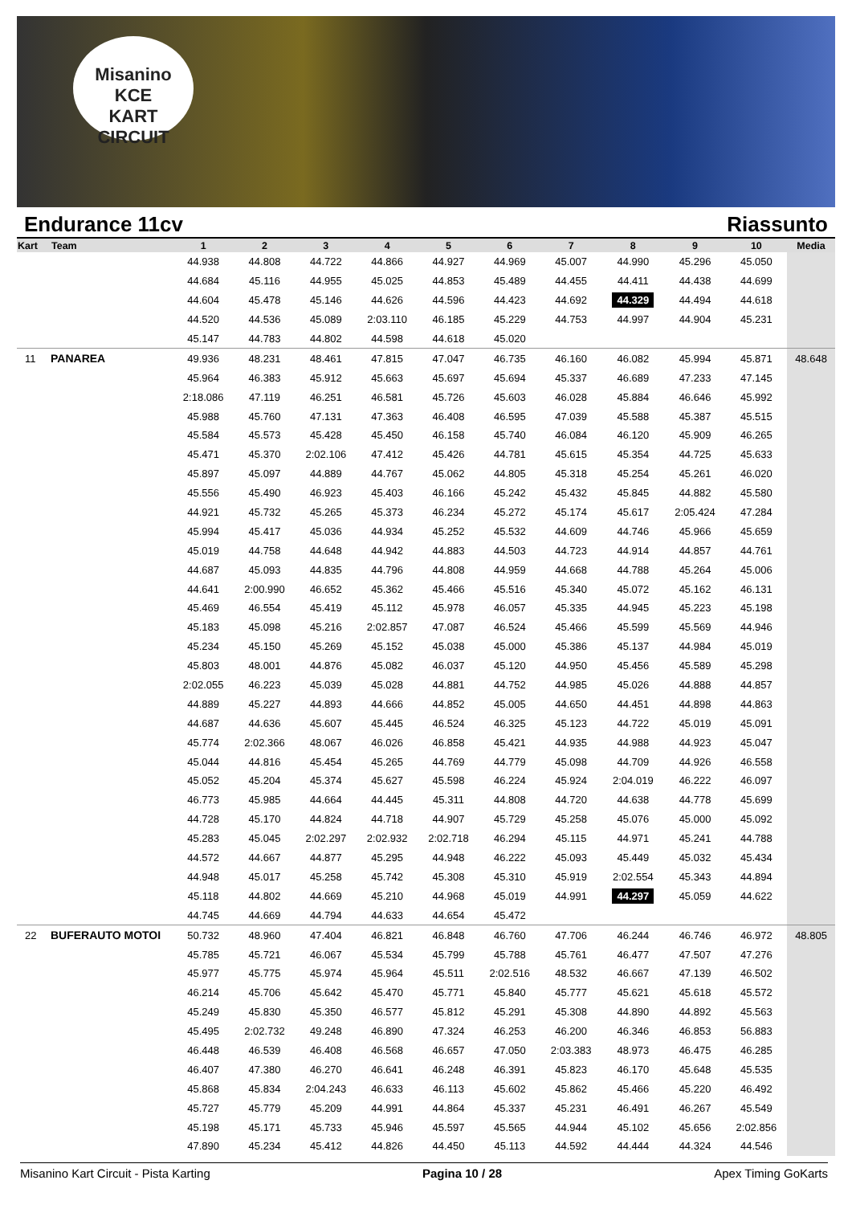Misanino
KCE
KART CIRCUIT
Endurance 11cv Riassunto
| Kart | Team | 1 | 2 | 3 | 4 | 5 | 6 | 7 | 8 | 9 | 10 | Media |
| --- | --- | --- | --- | --- | --- | --- | --- | --- | --- | --- | --- | --- |
| | | 44.938 | 44.808 | 44.722 | 44.866 | 44.927 | 44.969 | 45.007 | 44.990 | 45.296 | 45.050 | |
| | | 44.684 | 45.116 | 44.955 | 45.025 | 44.853 | 45.489 | 44.455 | 44.411 | 44.438 | 44.699 | |
| | | 44.604 | 45.478 | 45.146 | 44.626 | 44.596 | 44.423 | 44.692 | 44.329 | 44.494 | 44.618 | |
| | | 44.520 | 44.536 | 45.089 | 2:03.110 | 46.185 | 45.229 | 44.753 | 44.997 | 44.904 | 45.231 | |
| | | 45.147 | 44.783 | 44.802 | 44.598 | 44.618 | 45.020 | | | | | |
| 11 | PANAREA | 49.936 | 48.231 | 48.461 | 47.815 | 47.047 | 46.735 | 46.160 | 46.082 | 45.994 | 45.871 | 48.648 |
| | | 45.964 | 46.383 | 45.912 | 45.663 | 45.697 | 45.694 | 45.337 | 46.689 | 47.233 | 47.145 | |
| | | 2:18.086 | 47.119 | 46.251 | 46.581 | 45.726 | 45.603 | 46.028 | 45.884 | 46.646 | 45.992 | |
| | | 45.988 | 45.760 | 47.131 | 47.363 | 46.408 | 46.595 | 47.039 | 45.588 | 45.387 | 45.515 | |
| | | 45.584 | 45.573 | 45.428 | 45.450 | 46.158 | 45.740 | 46.084 | 46.120 | 45.909 | 46.265 | |
| | | 45.471 | 45.370 | 2:02.106 | 47.412 | 45.426 | 44.781 | 45.615 | 45.354 | 44.725 | 45.633 | |
| | | 45.897 | 45.097 | 44.889 | 44.767 | 45.062 | 44.805 | 45.318 | 45.254 | 45.261 | 46.020 | |
| | | 45.556 | 45.490 | 46.923 | 45.403 | 46.166 | 45.242 | 45.432 | 45.845 | 44.882 | 45.580 | |
| | | 44.921 | 45.732 | 45.265 | 45.373 | 46.234 | 45.272 | 45.174 | 45.617 | 2:05.424 | 47.284 | |
| | | 45.994 | 45.417 | 45.036 | 44.934 | 45.252 | 45.532 | 44.609 | 44.746 | 45.966 | 45.659 | |
| | | 45.019 | 44.758 | 44.648 | 44.942 | 44.883 | 44.503 | 44.723 | 44.914 | 44.857 | 44.761 | |
| | | 44.687 | 45.093 | 44.835 | 44.796 | 44.808 | 44.959 | 44.668 | 44.788 | 45.264 | 45.006 | |
| | | 44.641 | 2:00.990 | 46.652 | 45.362 | 45.466 | 45.516 | 45.340 | 45.072 | 45.162 | 46.131 | |
| | | 45.469 | 46.554 | 45.419 | 45.112 | 45.978 | 46.057 | 45.335 | 44.945 | 45.223 | 45.198 | |
| | | 45.183 | 45.098 | 45.216 | 2:02.857 | 47.087 | 46.524 | 45.466 | 45.599 | 45.569 | 44.946 | |
| | | 45.234 | 45.150 | 45.269 | 45.152 | 45.038 | 45.000 | 45.386 | 45.137 | 44.984 | 45.019 | |
| | | 45.803 | 48.001 | 44.876 | 45.082 | 46.037 | 45.120 | 44.950 | 45.456 | 45.589 | 45.298 | |
| | | 2:02.055 | 46.223 | 45.039 | 45.028 | 44.881 | 44.752 | 44.985 | 45.026 | 44.888 | 44.857 | |
| | | 44.889 | 45.227 | 44.893 | 44.666 | 44.852 | 45.005 | 44.650 | 44.451 | 44.898 | 44.863 | |
| | | 44.687 | 44.636 | 45.607 | 45.445 | 46.524 | 46.325 | 45.123 | 44.722 | 45.019 | 45.091 | |
| | | 45.774 | 2:02.366 | 48.067 | 46.026 | 46.858 | 45.421 | 44.935 | 44.988 | 44.923 | 45.047 | |
| | | 45.044 | 44.816 | 45.454 | 45.265 | 44.769 | 44.779 | 45.098 | 44.709 | 44.926 | 46.558 | |
| | | 45.052 | 45.204 | 45.374 | 45.627 | 45.598 | 46.224 | 45.924 | 2:04.019 | 46.222 | 46.097 | |
| | | 46.773 | 45.985 | 44.664 | 44.445 | 45.311 | 44.808 | 44.720 | 44.638 | 44.778 | 45.699 | |
| | | 44.728 | 45.170 | 44.824 | 44.718 | 44.907 | 45.729 | 45.258 | 45.076 | 45.000 | 45.092 | |
| | | 45.283 | 45.045 | 2:02.297 | 2:02.932 | 2:02.718 | 46.294 | 45.115 | 44.971 | 45.241 | 44.788 | |
| | | 44.572 | 44.667 | 44.877 | 45.295 | 44.948 | 46.222 | 45.093 | 45.449 | 45.032 | 45.434 | |
| | | 44.948 | 45.017 | 45.258 | 45.742 | 45.308 | 45.310 | 45.919 | 2:02.554 | 45.343 | 44.894 | |
| | | 45.118 | 44.802 | 44.669 | 45.210 | 44.968 | 45.019 | 44.991 | 44.297 | 45.059 | 44.622 | |
| | | 44.745 | 44.669 | 44.794 | 44.633 | 44.654 | 45.472 | | | | | |
| 22 | BUFERAUTO MOTOI | 50.732 | 48.960 | 47.404 | 46.821 | 46.848 | 46.760 | 47.706 | 46.244 | 46.746 | 46.972 | 48.805 |
| | | 45.785 | 45.721 | 46.067 | 45.534 | 45.799 | 45.788 | 45.761 | 46.477 | 47.507 | 47.276 | |
| | | 45.977 | 45.775 | 45.974 | 45.964 | 45.511 | 2:02.516 | 48.532 | 46.667 | 47.139 | 46.502 | |
| | | 46.214 | 45.706 | 45.642 | 45.470 | 45.771 | 45.840 | 45.777 | 45.621 | 45.618 | 45.572 | |
| | | 45.249 | 45.830 | 45.350 | 46.577 | 45.812 | 45.291 | 45.308 | 44.890 | 44.892 | 45.563 | |
| | | 45.495 | 2:02.732 | 49.248 | 46.890 | 47.324 | 46.253 | 46.200 | 46.346 | 46.853 | 56.883 | |
| | | 46.448 | 46.539 | 46.408 | 46.568 | 46.657 | 47.050 | 2:03.383 | 48.973 | 46.475 | 46.285 | |
| | | 46.407 | 47.380 | 46.270 | 46.641 | 46.248 | 46.391 | 45.823 | 46.170 | 45.648 | 45.535 | |
| | | 45.868 | 45.834 | 2:04.243 | 46.633 | 46.113 | 45.602 | 45.862 | 45.466 | 45.220 | 46.492 | |
| | | 45.727 | 45.779 | 45.209 | 44.991 | 44.864 | 45.337 | 45.231 | 46.491 | 46.267 | 45.549 | |
| | | 45.198 | 45.171 | 45.733 | 45.946 | 45.597 | 45.565 | 44.944 | 45.102 | 45.656 | 2:02.856 | |
| | | 47.890 | 45.234 | 45.412 | 44.826 | 44.450 | 45.113 | 44.592 | 44.444 | 44.324 | 44.546 | |
Misanino Kart Circuit - Pista Karting Pagina 10 / 28 Apex Timing GoKarts